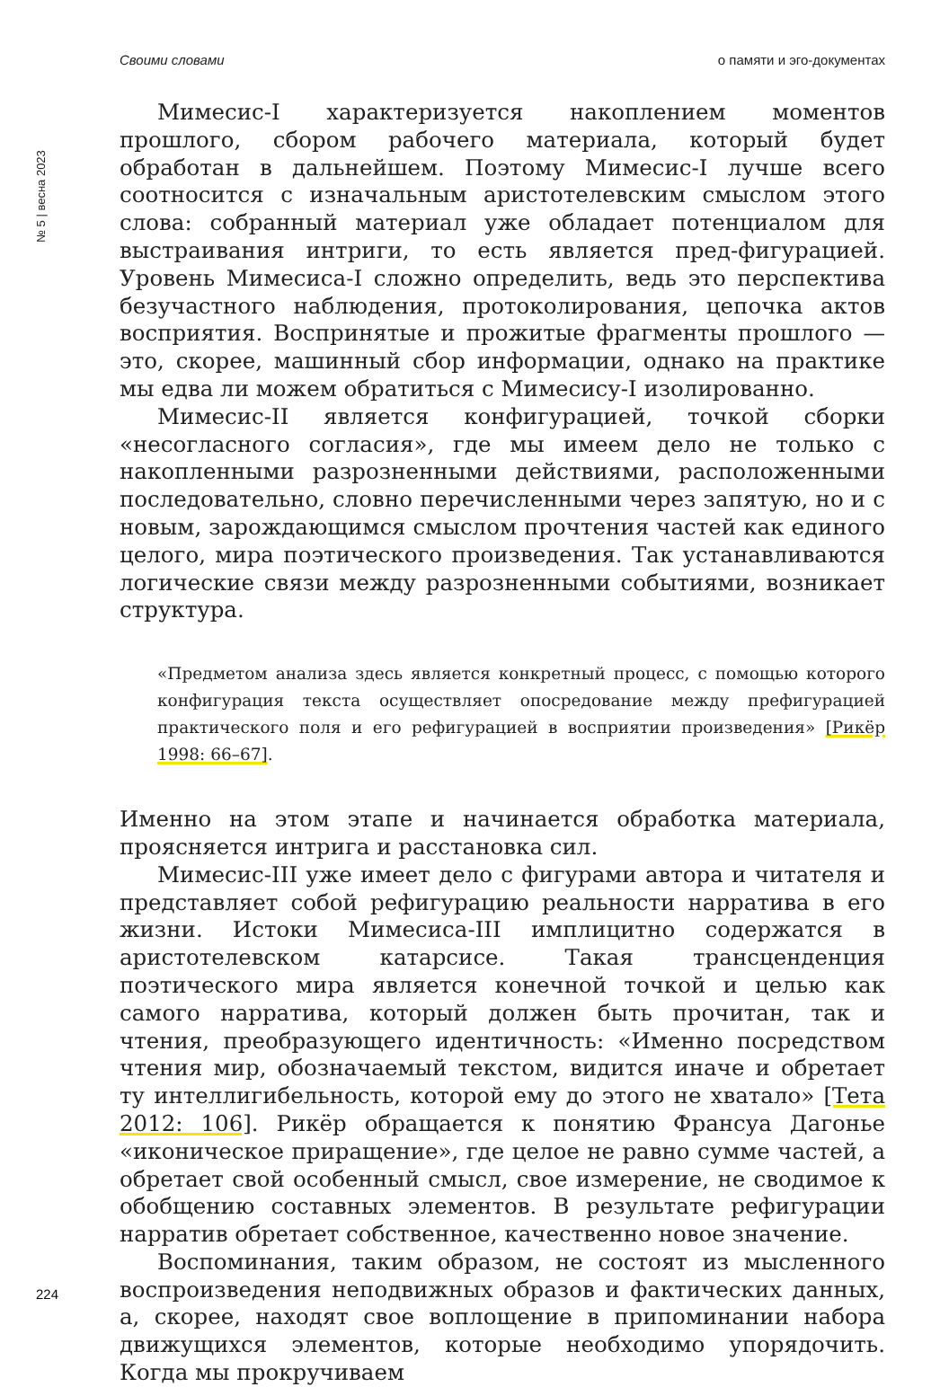Своими словами о памяти и эго-документах
№ 5 | весна 2023
Мимесис-I характеризуется накоплением моментов прошлого, сбором рабочего материала, который будет обработан в дальнейшем. Поэтому Мимесис-I лучше всего соотносится с изначальным аристотелевским смыслом этого слова: собранный материал уже обладает потенциалом для выстраивания интриги, то есть является пред-фигурацией. Уровень Мимесиса-I сложно определить, ведь это перспектива безучастного наблюдения, протоколирования, цепочка актов восприятия. Воспринятые и прожитые фрагменты прошлого — это, скорее, машинный сбор информации, однако на практике мы едва ли можем обратиться с Мимесису-I изолированно.
Мимесис-II является конфигурацией, точкой сборки «несогласного согласия», где мы имеем дело не только с накопленными разрозненными действиями, расположенными последовательно, словно перечисленными через запятую, но и с новым, зарождающимся смыслом прочтения частей как единого целого, мира поэтического произведения. Так устанавливаются логические связи между разрозненными событиями, возникает структура.
«Предметом анализа здесь является конкретный процесс, с помощью которого конфигурация текста осуществляет опосредование между префигурацией практического поля и его рефигурацией в восприятии произведения» [Рикёр 1998: 66–67].
Именно на этом этапе и начинается обработка материала, проясняется интрига и расстановка сил.
Мимесис-III уже имеет дело с фигурами автора и читателя и представляет собой рефигурацию реальности нарратива в его жизни. Истоки Мимесиса-III имплицитно содержатся в аристотелевском катарсисе. Такая трансценденция поэтического мира является конечной точкой и целью как самого нарратива, который должен быть прочитан, так и чтения, преобразующего идентичность: «Именно посредством чтения мир, обозначаемый текстом, видится иначе и обретает ту интеллигибельность, которой ему до этого не хватало» [Тета 2012: 106]. Рикёр обращается к понятию Франсуа Дагонье «иконическое приращение», где целое не равно сумме частей, а обретает свой особенный смысл, свое измерение, не сводимое к обобщению составных элементов. В результате рефигурации нарратив обретает собственное, качественно новое значение.
Воспоминания, таким образом, не состоят из мысленного воспроизведения неподвижных образов и фактических данных, а, скорее, находят свое воплощение в припоминании набора движущихся элементов, которые необходимо упорядочить. Когда мы прокручиваем
224